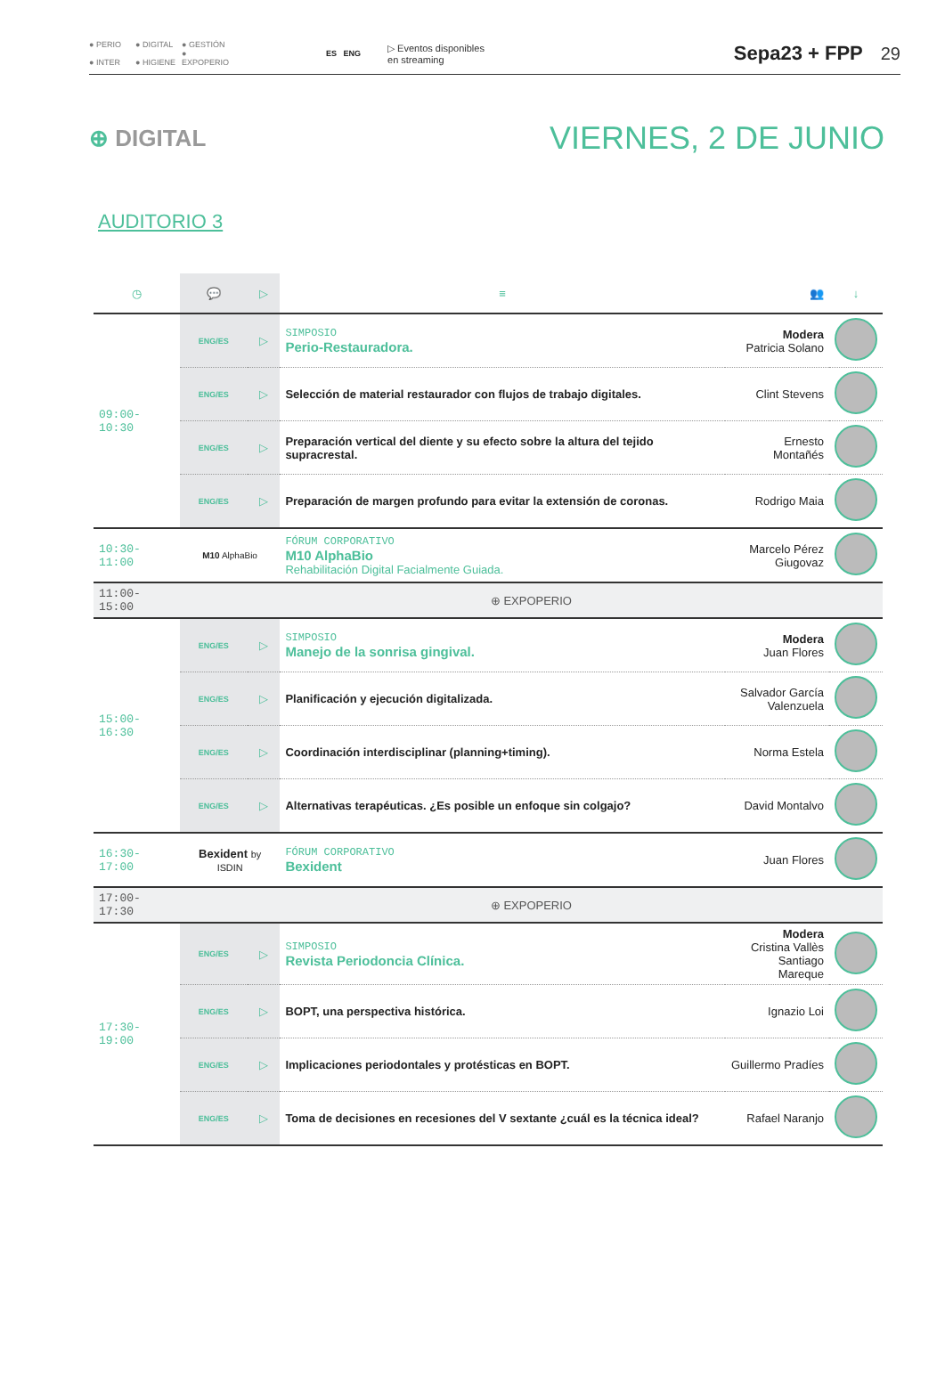● PERIO ● DIGITAL ● GESTIÓN
● INTER ● HIGIENE ● EXPOPERIO
ES ENG
▷ Eventos disponibles
en streaming
Sepa23 + FPP 29
⊕ DIGITAL
VIERNES, 2 DE JUNIO
AUDITORIO 3
| ◷ | 💬 | ▷ | ≡ | 👥 | ↓ |
| --- | --- | --- | --- | --- | --- |
| 09:00-10:30 | ENG/ES | ▷ | SIMPOSIO Perio-Restauradora. | Modera Patricia Solano | |
| | ENG/ES | ▷ | Selección de material restaurador con flujos de trabajo digitales. | Clint Stevens | |
| | ENG/ES | ▷ | Preparación vertical del diente y su efecto sobre la altura del tejido supracrestal. | Ernesto Montañés | |
| | ENG/ES | ▷ | Preparación de margen profundo para evitar la extensión de coronas. | Rodrigo Maia | |
| 10:30-11:00 | M10 AlphaBio | | FÓRUM CORPORATIVO M10 AlphaBio Rehabilitación Digital Facialmente Guiada. | Marcelo Pérez Giugovaz | |
| 11:00-15:00 | ⊕ EXPOPERIO | | | | |
| 15:00-16:30 | ENG/ES | ▷ | SIMPOSIO Manejo de la sonrisa gingival. | Modera Juan Flores | |
| | ENG/ES | ▷ | Planificación y ejecución digitalizada. | Salvador García Valenzuela | |
| | ENG/ES | ▷ | Coordinación interdisciplinar (planning+timing). | Norma Estela | |
| | ENG/ES | ▷ | Alternativas terapéuticas. ¿Es posible un enfoque sin colgajo? | David Montalvo | |
| 16:30-17:00 | Bexident by ISDIN | | FÓRUM CORPORATIVO Bexident | Juan Flores | |
| 17:00-17:30 | ⊕ EXPOPERIO | | | | |
| 17:30-19:00 | ENG/ES | ▷ | SIMPOSIO Revista Periodoncia Clínica. | Modera Cristina Vallès Santiago Mareque | |
| | ENG/ES | ▷ | BOPT, una perspectiva histórica. | Ignazio Loi | |
| | ENG/ES | ▷ | Implicaciones periodontales y protésticas en BOPT. | Guillermo Pradíes | |
| | ENG/ES | ▷ | Toma de decisiones en recesiones del V sextante ¿cuál es la técnica ideal? | Rafael Naranjo | |